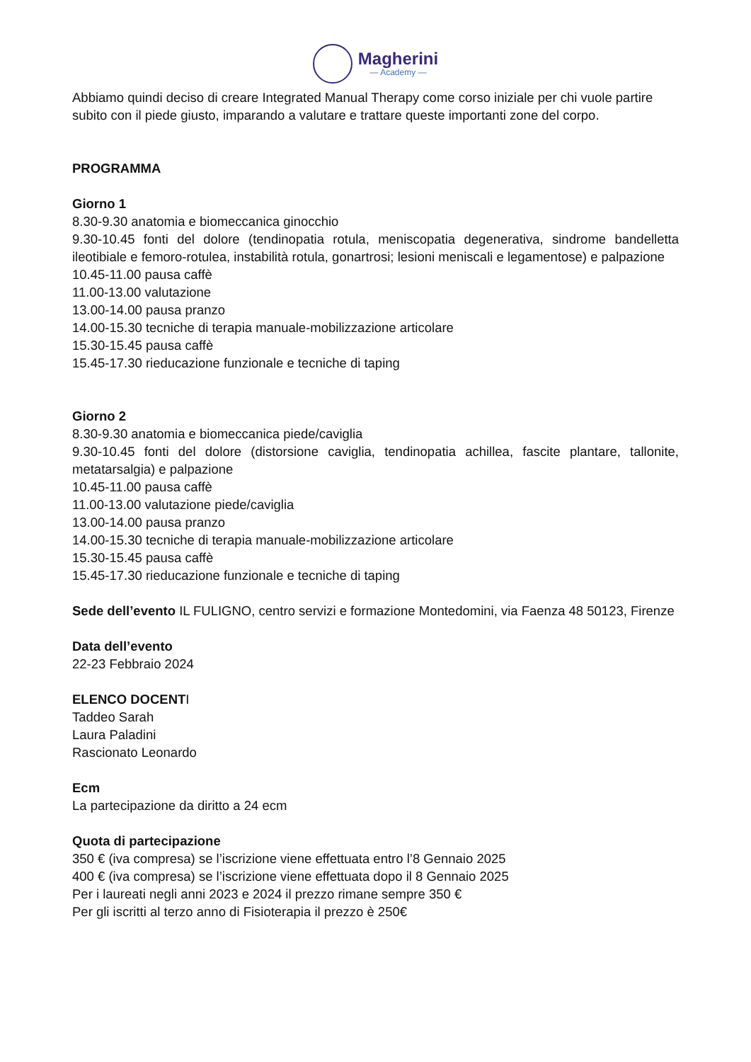Magherini
— Academy —
Abbiamo quindi deciso di creare Integrated Manual Therapy come corso iniziale per chi vuole partire subito con il piede giusto, imparando a valutare e trattare queste importanti zone del corpo.
PROGRAMMA
Giorno 1
8.30-9.30 anatomia e biomeccanica ginocchio
9.30-10.45 fonti del dolore (tendinopatia rotula, meniscopatia degenerativa, sindrome bandelletta ileotibiale e femoro-rotulea, instabilità rotula, gonartrosi; lesioni meniscali e legamentose) e palpazione
10.45-11.00 pausa caffè
11.00-13.00 valutazione
13.00-14.00 pausa pranzo
14.00-15.30 tecniche di terapia manuale-mobilizzazione articolare
15.30-15.45 pausa caffè
15.45-17.30 rieducazione funzionale e tecniche di taping
Giorno 2
8.30-9.30 anatomia e biomeccanica piede/caviglia
9.30-10.45 fonti del dolore (distorsione caviglia, tendinopatia achillea, fascite plantare, tallonite, metatarsalgia) e palpazione
10.45-11.00 pausa caffè
11.00-13.00 valutazione piede/caviglia
13.00-14.00 pausa pranzo
14.00-15.30 tecniche di terapia manuale-mobilizzazione articolare
15.30-15.45 pausa caffè
15.45-17.30 rieducazione funzionale e tecniche di taping
Sede dell’evento IL FULIGNO, centro servizi e formazione Montedomini, via Faenza 48 50123, Firenze
Data dell’evento
22-23 Febbraio 2024
ELENCO DOCENTI
Taddeo Sarah
Laura Paladini
Rascionato Leonardo
Ecm
La partecipazione da diritto a 24 ecm
Quota di partecipazione
350 € (iva compresa) se l’iscrizione viene effettuata entro l’8 Gennaio 2025
400 € (iva compresa) se l’iscrizione viene effettuata dopo il 8 Gennaio 2025
Per i laureati negli anni 2023 e 2024 il prezzo rimane sempre 350 €
Per gli iscritti al terzo anno di Fisioterapia il prezzo è 250€